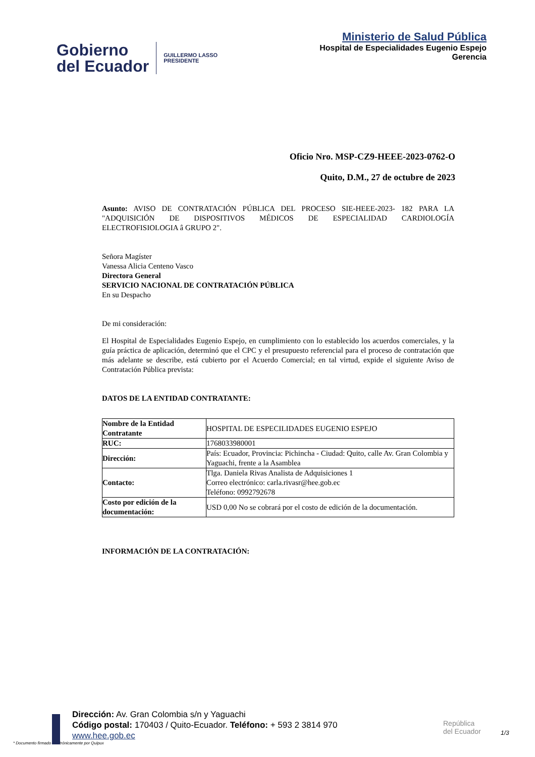Gobierno
del Ecuador
GUILLERMO LASSO
PRESIDENTE
Ministerio de Salud Pública
Hospital de Especialidades Eugenio Espejo
Gerencia
Oficio Nro. MSP-CZ9-HEEE-2023-0762-O
Quito, D.M., 27 de octubre de 2023
Asunto: AVISO DE CONTRATACIÓN PÚBLICA DEL PROCESO SIE-HEEE-2023- 182 PARA LA "ADQUISICIÓN DE DISPOSITIVOS MÉDICOS DE ESPECIALIDAD CARDIOLOGÍA ELECTROFISIOLOGIA â GRUPO 2".
Señora Magíster
Vanessa Alicia Centeno Vasco
Directora General
SERVICIO NACIONAL DE CONTRATACIÓN PÚBLICA
En su Despacho
De mi consideración:
El Hospital de Especialidades Eugenio Espejo, en cumplimiento con lo establecido los acuerdos comerciales, y la guía práctica de aplicación, determinó que el CPC y el presupuesto referencial para el proceso de contratación que más adelante se describe, está cubierto por el Acuerdo Comercial; en tal virtud, expide el siguiente Aviso de Contratación Pública prevista:
DATOS DE LA ENTIDAD CONTRATANTE:
| Nombre de la Entidad Contratante | HOSPITAL DE ESPECILIDADES EUGENIO ESPEJO |
| RUC: | 1768033980001 |
| Dirección: | País: Ecuador, Provincia: Pichincha - Ciudad: Quito, calle Av. Gran Colombia y Yaguachi, frente a la Asamblea |
| Contacto: | Tlga. Daniela Rivas Analista de Adquisiciones 1 Correo electrónico: carla.rivasr@hee.gob.ec Teléfono: 0992792678 |
| Costo por edición de la documentación: | USD 0,00 No se cobrará por el costo de edición de la documentación. |
INFORMACIÓN DE LA CONTRATACIÓN:
Dirección: Av. Gran Colombia s/n y Yaguachi
Código postal: 170403 / Quito-Ecuador. Teléfono: + 593 2 3814 970
www.hee.gob.ec
* Documento firmado electrónicamente por Quipux
República
del Ecuador
1/3